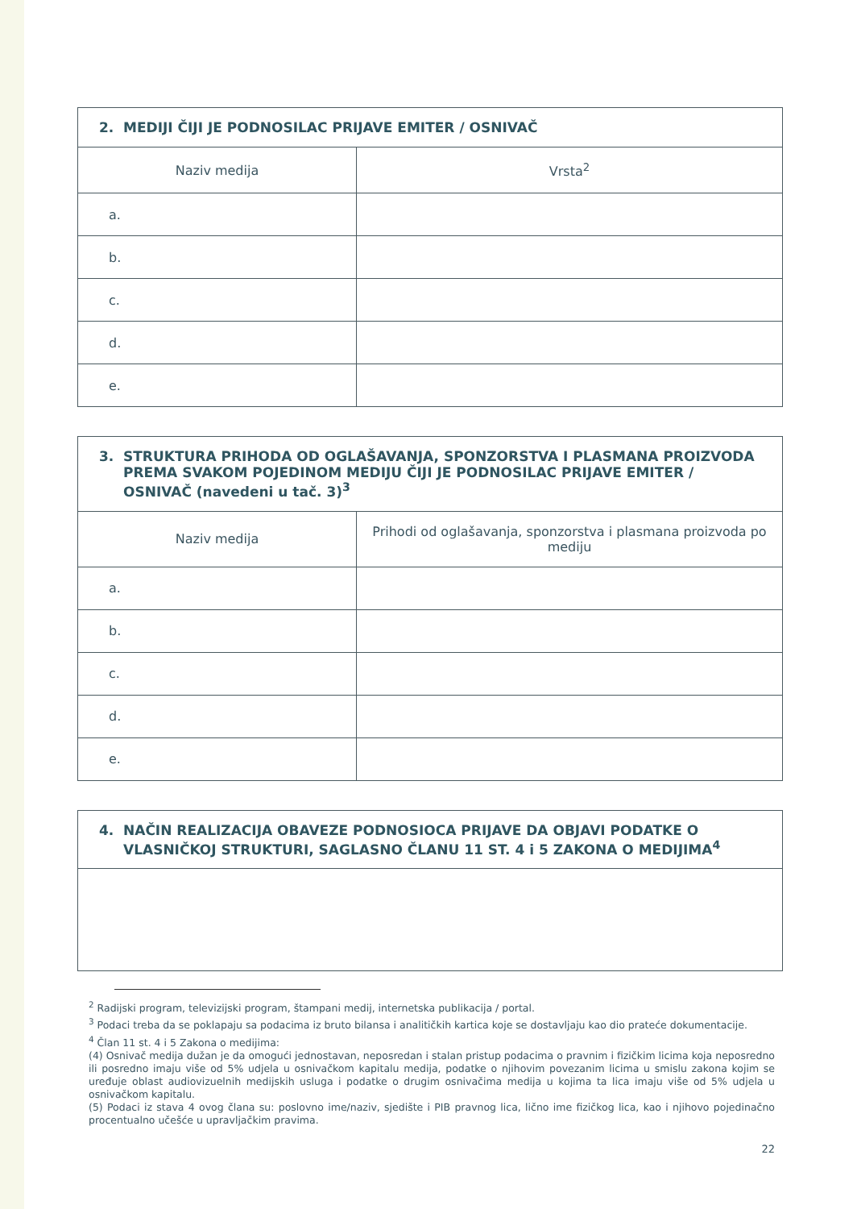| 2. MEDIJI ČIJI JE PODNOSILAC PRIJAVE EMITER / OSNIVAČ | |
| --- | --- |
| Naziv medija | Vrsta<sup>2</sup> |
| a. | |
| b. | |
| c. | |
| d. | |
| e. | |
| 3. STRUKTURA PRIHODA OD OGLAŠAVANJA, SPONZORSTVA I PLASMANA PROIZVODA PREMA SVAKOM POJEDINOM MEDIJU ČIJI JE PODNOSILAC PRIJAVE EMITER / OSNIVAČ (navedeni u tač. 3)<sup>3</sup> | |
| --- | --- |
| Naziv medija | Prihodi od oglašavanja, sponzorstva i plasmana proizvoda po mediju |
| a. | |
| b. | |
| c. | |
| d. | |
| e. | |
| 4. NAČIN REALIZACIJA OBAVEZE PODNOSIOCA PRIJAVE DA OBJAVI PODATKE O VLASNIČKOJ STRUKTURI, SAGLASNO ČLANU 11 ST. 4 i 5 ZAKONA O MEDIJIMA<sup>4</sup> |
| --- |
<sup>2</sup> Radijski program, televizijski program, štampani medij, internetska publikacija / portal.
<sup>3</sup> Podaci treba da se poklapaju sa podacima iz bruto bilansa i analitičkih kartica koje se dostavljaju kao dio prateće dokumentacije.
<sup>4</sup> Član 11 st. 4 i 5 Zakona o medijima:
(4) Osnivač medija dužan je da omogući jednostavan, neposredan i stalan pristup podacima o pravnim i fizičkim licima koja neposredno ili posredno imaju više od 5% udjela u osnivačkom kapitalu medija, podatke o njihovim povezanim licima u smislu zakona kojim se uređuje oblast audiovizuelnih medijskih usluga i podatke o drugim osnivačima medija u kojima ta lica imaju više od 5% udjela u osnivačkom kapitalu.
(5) Podaci iz stava 4 ovog člana su: poslovno ime/naziv, sjedište i PIB pravnog lica, lično ime fizičkog lica, kao i njihovo pojedinačno procentualno učešće u upravljačkim pravima.
22